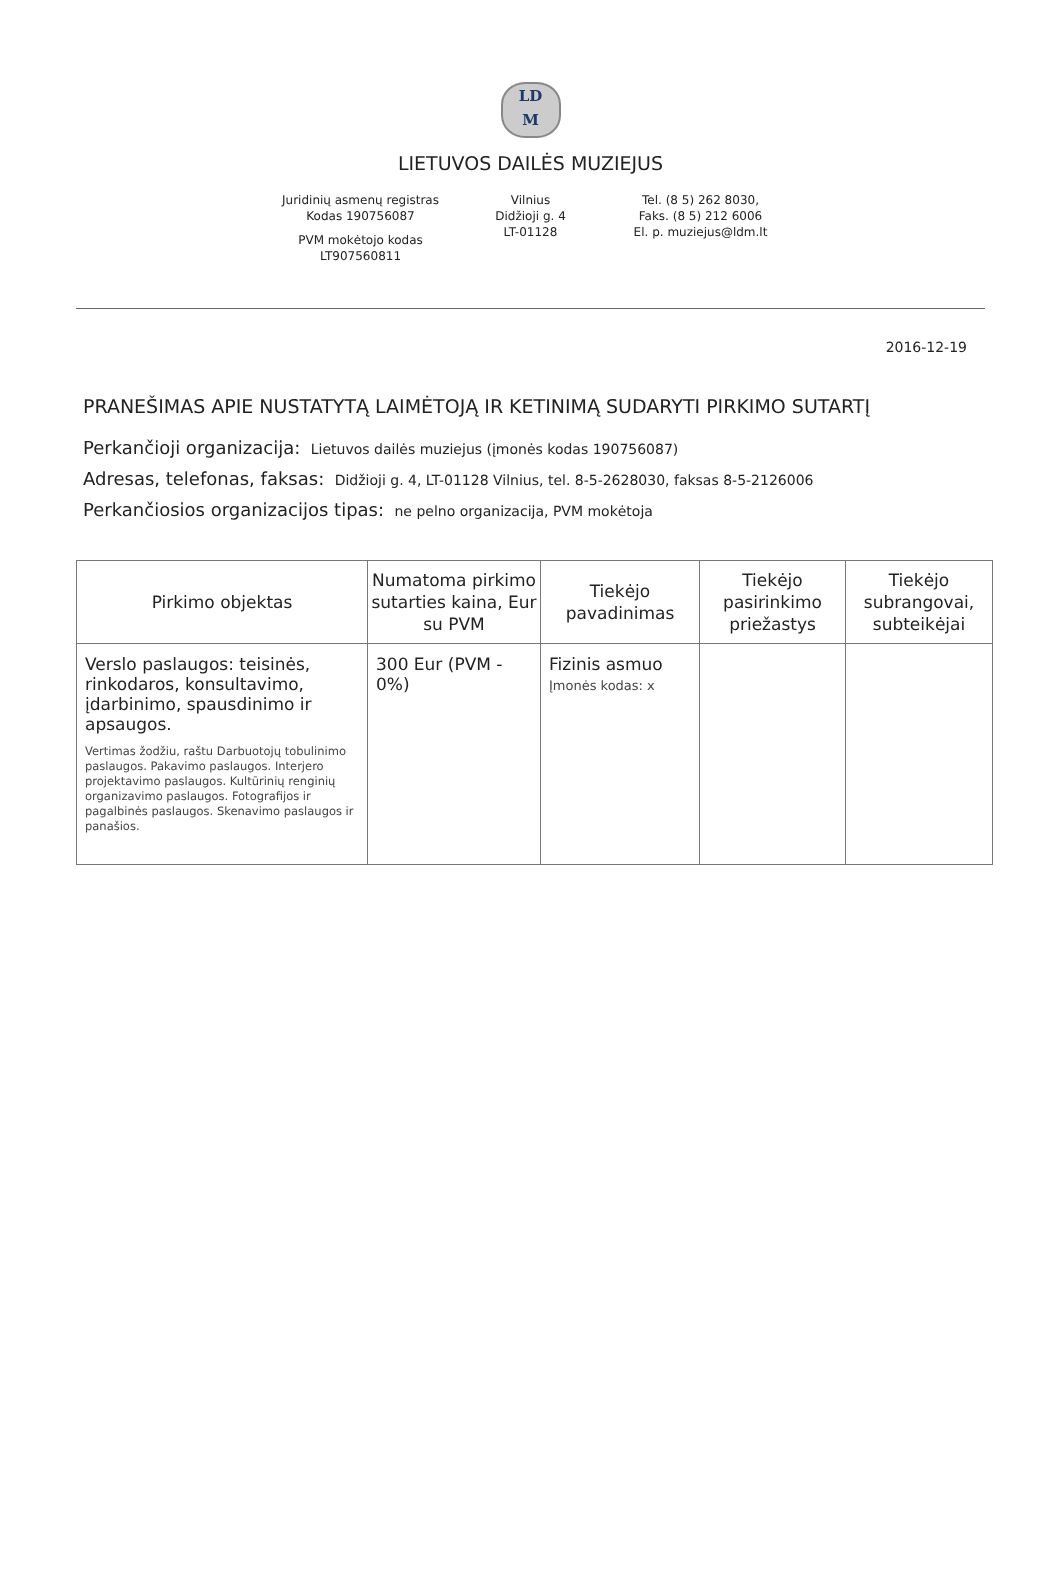LD
M
LIETUVOS DAILĖS MUZIEJUS
Juridinių asmenų registras
Kodas 190756087
PVM mokėtojo kodas
LT907560811
Vilnius
Didžioji g. 4
LT-01128
Tel. (8 5) 262 8030,
Faks. (8 5) 212 6006
El. p. muziejus@ldm.lt
2016-12-19
PRANEŠIMAS APIE NUSTATYTĄ LAIMĖTOJĄ IR KETINIMĄ SUDARYTI PIRKIMO SUTARTĮ
Perkančioji organizacija: Lietuvos dailės muziejus (įmonės kodas 190756087)
Adresas, telefonas, faksas: Didžioji g. 4, LT-01128 Vilnius, tel. 8-5-2628030, faksas 8-5-2126006
Perkančiosios organizacijos tipas: ne pelno organizacija, PVM mokėtoja
| Pirkimo objektas | Numatoma pirkimo sutarties kaina, Eur su PVM | Tiekėjo pavadinimas | Tiekėjo pasirinkimo priežastys | Tiekėjo subrangovai, subteikėjai |
| --- | --- | --- | --- | --- |
| Verslo paslaugos: teisinės, rinkodaros, konsultavimo, įdarbinimo, spausdinimo ir apsaugos. Vertimas žodžiu, raštu Darbuotojų tobulinimo paslaugos. Pakavimo paslaugos. Interjero projektavimo paslaugos. Kultūrinių renginių organizavimo paslaugos. Fotografijos ir pagalbinės paslaugos. Skenavimo paslaugos ir panašios. | 300 Eur (PVM - 0%) | Fizinis asmuo Įmonės kodas: x | | |